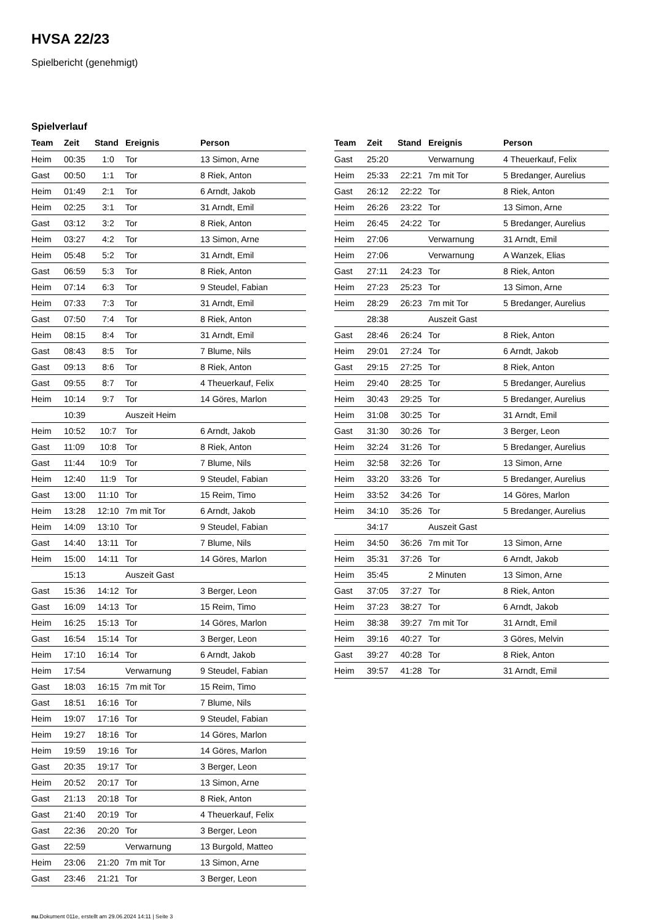HVSA 22/23
Spielbericht (genehmigt)
Spielverlauf
| Team | Zeit | Stand | Ereignis | Person |
| --- | --- | --- | --- | --- |
| Heim | 00:35 | 1:0 | Tor | 13 Simon, Arne |
| Gast | 00:50 | 1:1 | Tor | 8 Riek, Anton |
| Heim | 01:49 | 2:1 | Tor | 6 Arndt, Jakob |
| Heim | 02:25 | 3:1 | Tor | 31 Arndt, Emil |
| Gast | 03:12 | 3:2 | Tor | 8 Riek, Anton |
| Heim | 03:27 | 4:2 | Tor | 13 Simon, Arne |
| Heim | 05:48 | 5:2 | Tor | 31 Arndt, Emil |
| Gast | 06:59 | 5:3 | Tor | 8 Riek, Anton |
| Heim | 07:14 | 6:3 | Tor | 9 Steudel, Fabian |
| Heim | 07:33 | 7:3 | Tor | 31 Arndt, Emil |
| Gast | 07:50 | 7:4 | Tor | 8 Riek, Anton |
| Heim | 08:15 | 8:4 | Tor | 31 Arndt, Emil |
| Gast | 08:43 | 8:5 | Tor | 7 Blume, Nils |
| Gast | 09:13 | 8:6 | Tor | 8 Riek, Anton |
| Gast | 09:55 | 8:7 | Tor | 4 Theuerkauf, Felix |
| Heim | 10:14 | 9:7 | Tor | 14 Göres, Marlon |
| | 10:39 | | Auszeit Heim | |
| Heim | 10:52 | 10:7 | Tor | 6 Arndt, Jakob |
| Gast | 11:09 | 10:8 | Tor | 8 Riek, Anton |
| Gast | 11:44 | 10:9 | Tor | 7 Blume, Nils |
| Heim | 12:40 | 11:9 | Tor | 9 Steudel, Fabian |
| Gast | 13:00 | 11:10 | Tor | 15 Reim, Timo |
| Heim | 13:28 | 12:10 | 7m mit Tor | 6 Arndt, Jakob |
| Heim | 14:09 | 13:10 | Tor | 9 Steudel, Fabian |
| Gast | 14:40 | 13:11 | Tor | 7 Blume, Nils |
| Heim | 15:00 | 14:11 | Tor | 14 Göres, Marlon |
| | 15:13 | | Auszeit Gast | |
| Gast | 15:36 | 14:12 | Tor | 3 Berger, Leon |
| Gast | 16:09 | 14:13 | Tor | 15 Reim, Timo |
| Heim | 16:25 | 15:13 | Tor | 14 Göres, Marlon |
| Gast | 16:54 | 15:14 | Tor | 3 Berger, Leon |
| Heim | 17:10 | 16:14 | Tor | 6 Arndt, Jakob |
| Heim | 17:54 | | Verwarnung | 9 Steudel, Fabian |
| Gast | 18:03 | 16:15 | 7m mit Tor | 15 Reim, Timo |
| Gast | 18:51 | 16:16 | Tor | 7 Blume, Nils |
| Heim | 19:07 | 17:16 | Tor | 9 Steudel, Fabian |
| Heim | 19:27 | 18:16 | Tor | 14 Göres, Marlon |
| Heim | 19:59 | 19:16 | Tor | 14 Göres, Marlon |
| Gast | 20:35 | 19:17 | Tor | 3 Berger, Leon |
| Heim | 20:52 | 20:17 | Tor | 13 Simon, Arne |
| Gast | 21:13 | 20:18 | Tor | 8 Riek, Anton |
| Gast | 21:40 | 20:19 | Tor | 4 Theuerkauf, Felix |
| Gast | 22:36 | 20:20 | Tor | 3 Berger, Leon |
| Gast | 22:59 | | Verwarnung | 13 Burgold, Matteo |
| Heim | 23:06 | 21:20 | 7m mit Tor | 13 Simon, Arne |
| Gast | 23:46 | 21:21 | Tor | 3 Berger, Leon |
| Team | Zeit | Stand | Ereignis | Person |
| --- | --- | --- | --- | --- |
| Gast | 25:20 | | Verwarnung | 4 Theuerkauf, Felix |
| Heim | 25:33 | 22:21 | 7m mit Tor | 5 Bredanger, Aurelius |
| Gast | 26:12 | 22:22 | Tor | 8 Riek, Anton |
| Heim | 26:26 | 23:22 | Tor | 13 Simon, Arne |
| Heim | 26:45 | 24:22 | Tor | 5 Bredanger, Aurelius |
| Heim | 27:06 | | Verwarnung | 31 Arndt, Emil |
| Heim | 27:06 | | Verwarnung | A Wanzek, Elias |
| Gast | 27:11 | 24:23 | Tor | 8 Riek, Anton |
| Heim | 27:23 | 25:23 | Tor | 13 Simon, Arne |
| Heim | 28:29 | 26:23 | 7m mit Tor | 5 Bredanger, Aurelius |
| | 28:38 | | Auszeit Gast | |
| Gast | 28:46 | 26:24 | Tor | 8 Riek, Anton |
| Heim | 29:01 | 27:24 | Tor | 6 Arndt, Jakob |
| Gast | 29:15 | 27:25 | Tor | 8 Riek, Anton |
| Heim | 29:40 | 28:25 | Tor | 5 Bredanger, Aurelius |
| Heim | 30:43 | 29:25 | Tor | 5 Bredanger, Aurelius |
| Heim | 31:08 | 30:25 | Tor | 31 Arndt, Emil |
| Gast | 31:30 | 30:26 | Tor | 3 Berger, Leon |
| Heim | 32:24 | 31:26 | Tor | 5 Bredanger, Aurelius |
| Heim | 32:58 | 32:26 | Tor | 13 Simon, Arne |
| Heim | 33:20 | 33:26 | Tor | 5 Bredanger, Aurelius |
| Heim | 33:52 | 34:26 | Tor | 14 Göres, Marlon |
| Heim | 34:10 | 35:26 | Tor | 5 Bredanger, Aurelius |
| | 34:17 | | Auszeit Gast | |
| Heim | 34:50 | 36:26 | 7m mit Tor | 13 Simon, Arne |
| Heim | 35:31 | 37:26 | Tor | 6 Arndt, Jakob |
| Heim | 35:45 | | 2 Minuten | 13 Simon, Arne |
| Gast | 37:05 | 37:27 | Tor | 8 Riek, Anton |
| Heim | 37:23 | 38:27 | Tor | 6 Arndt, Jakob |
| Heim | 38:38 | 39:27 | 7m mit Tor | 31 Arndt, Emil |
| Heim | 39:16 | 40:27 | Tor | 3 Göres, Melvin |
| Gast | 39:27 | 40:28 | Tor | 8 Riek, Anton |
| Heim | 39:57 | 41:28 | Tor | 31 Arndt, Emil |
nu.Dokument 011e, erstellt am 29.06.2024 14:11 | Seite 3